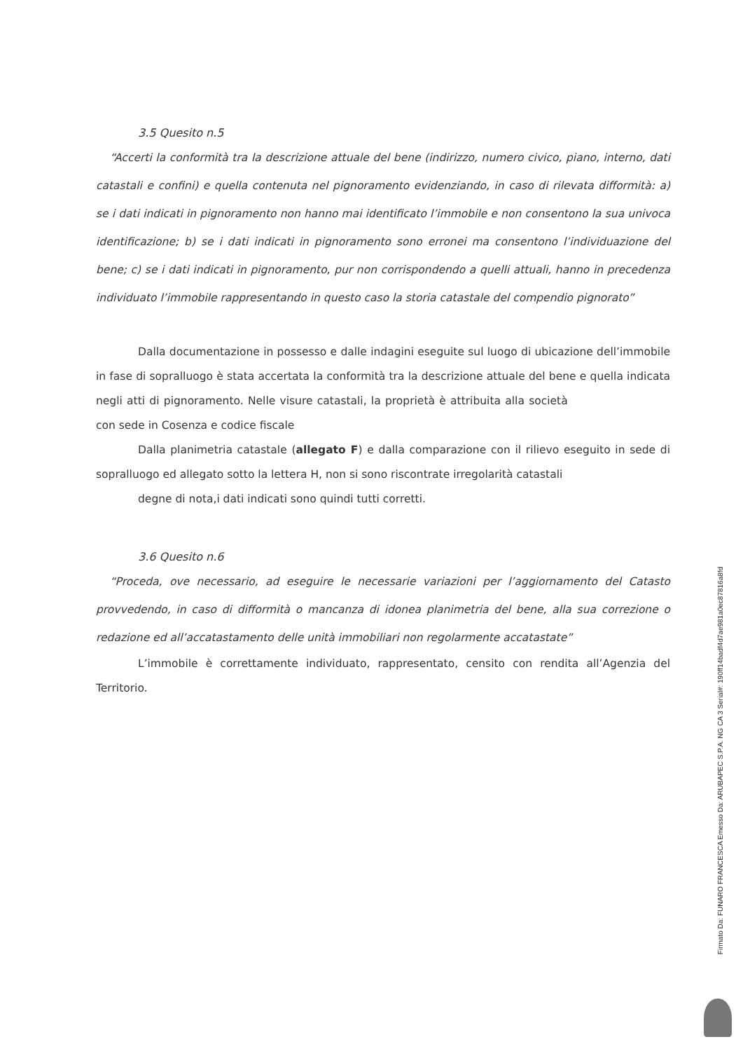3.5 Quesito n.5
“Accerti la conformità tra la descrizione attuale del bene (indirizzo, numero civico, piano, interno, dati catastali e confini) e quella contenuta nel pignoramento evidenziando, in caso di rilevata difformità: a) se i dati indicati in pignoramento non hanno mai identificato l’immobile e non consentono la sua univoca identificazione; b) se i dati indicati in pignoramento sono erronei ma consentono l’individuazione del bene; c) se i dati indicati in pignoramento, pur non corrispondendo a quelli attuali, hanno in precedenza individuato l’immobile rappresentando in questo caso la storia catastale del compendio pignorato”
Dalla documentazione in possesso e dalle indagini eseguite sul luogo di ubicazione dell’immobile in fase di sopralluogo è stata accertata la conformità tra la descrizione attuale del bene e quella indicata negli atti di pignoramento. Nelle visure catastali, la proprietà è attribuita alla società con sede in Cosenza e codice fiscale
Dalla planimetria catastale (allegato F) e dalla comparazione con il rilievo eseguito in sede di sopralluogo ed allegato sotto la lettera H, non si sono riscontrate irregolarità catastali
degne di nota,i dati indicati sono quindi tutti corretti.
3.6 Quesito n.6
“Proceda, ove necessario, ad eseguire le necessarie variazioni per l’aggiornamento del Catasto provvedendo, in caso di difformità o mancanza di idonea planimetria del bene, alla sua correzione o redazione ed all’accatastamento delle unità immobiliari non regolarmente accatastate”
L’immobile è correttamente individuato, rappresentato, censito con rendita all’Agenzia del Territorio.
Firmato Da: FUNARO FRANCESCA Emesso Da: ARUBAPEC S.P.A. NG CA 3 Serial#: 190ff14badf4d7ae981a0ec87816a8fd